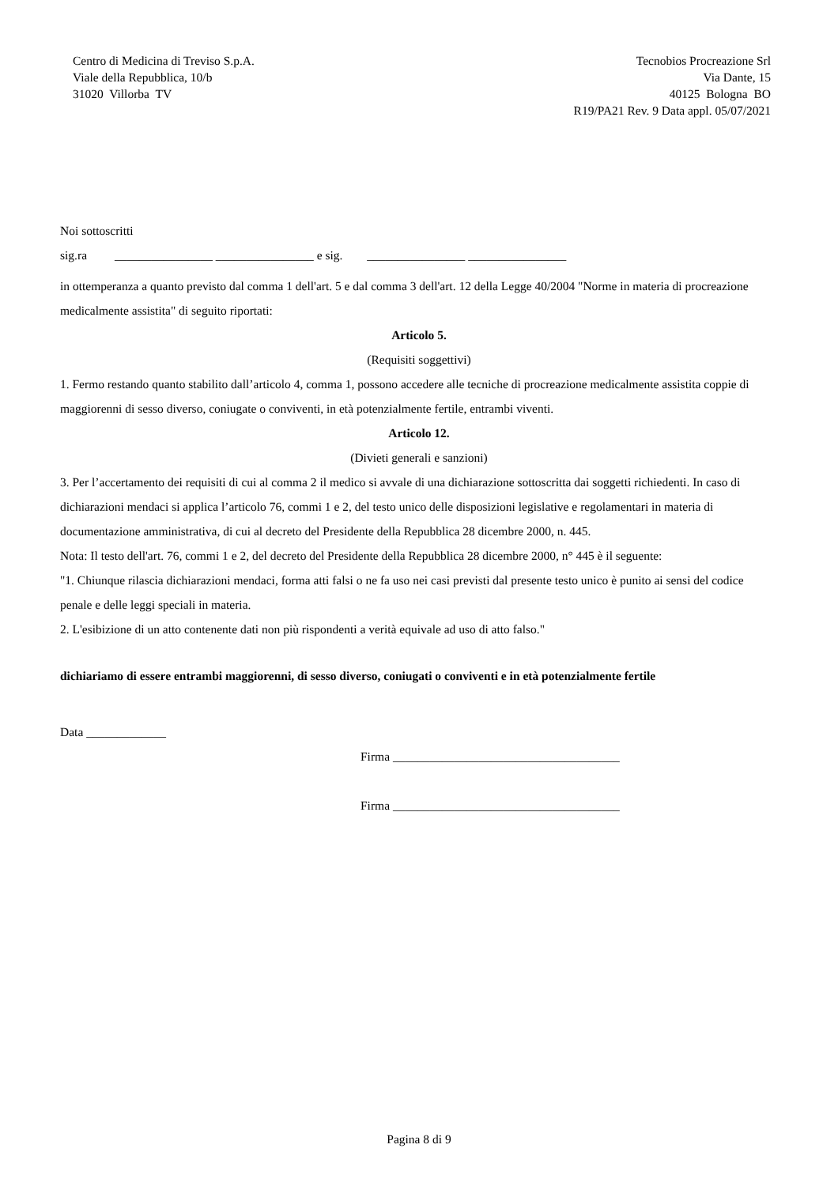Centro di Medicina di Treviso S.p.A.
Viale della Repubblica, 10/b
31020 Villorba TV
Tecnobios Procreazione Srl
Via Dante, 15
40125 Bologna BO
R19/PA21 Rev. 9 Data appl. 05/07/2021
Noi sottoscritti
sig.ra ________________ ________________ e sig. ________________ ________________
in ottemperanza a quanto previsto dal comma 1 dell'art. 5 e dal comma 3 dell'art. 12 della Legge 40/2004 "Norme in materia di procreazione medicalmente assistita" di seguito riportati:
Articolo 5.
(Requisiti soggettivi)
1. Fermo restando quanto stabilito dall’articolo 4, comma 1, possono accedere alle tecniche di procreazione medicalmente assistita coppie di maggiorenni di sesso diverso, coniugate o conviventi, in età potenzialmente fertile, entrambi viventi.
Articolo 12.
(Divieti generali e sanzioni)
3. Per l’accertamento dei requisiti di cui al comma 2 il medico si avvale di una dichiarazione sottoscritta dai soggetti richiedenti. In caso di dichiarazioni mendaci si applica l’articolo 76, commi 1 e 2, del testo unico delle disposizioni legislative e regolamentari in materia di documentazione amministrativa, di cui al decreto del Presidente della Repubblica 28 dicembre 2000, n. 445.
Nota: Il testo dell'art. 76, commi 1 e 2, del decreto del Presidente della Repubblica 28 dicembre 2000, n° 445 è il seguente:
"1. Chiunque rilascia dichiarazioni mendaci, forma atti falsi o ne fa uso nei casi previsti dal presente testo unico è punito ai sensi del codice penale e delle leggi speciali in materia.
2. L'esibizione di un atto contenente dati non più rispondenti a verità equivale ad uso di atto falso."
dichiariamo di essere entrambi maggiorenni, di sesso diverso, coniugati o conviventi e in età potenzialmente fertile
Data _____________
Firma _____________________________________
Firma _____________________________________
Pagina 8 di 9